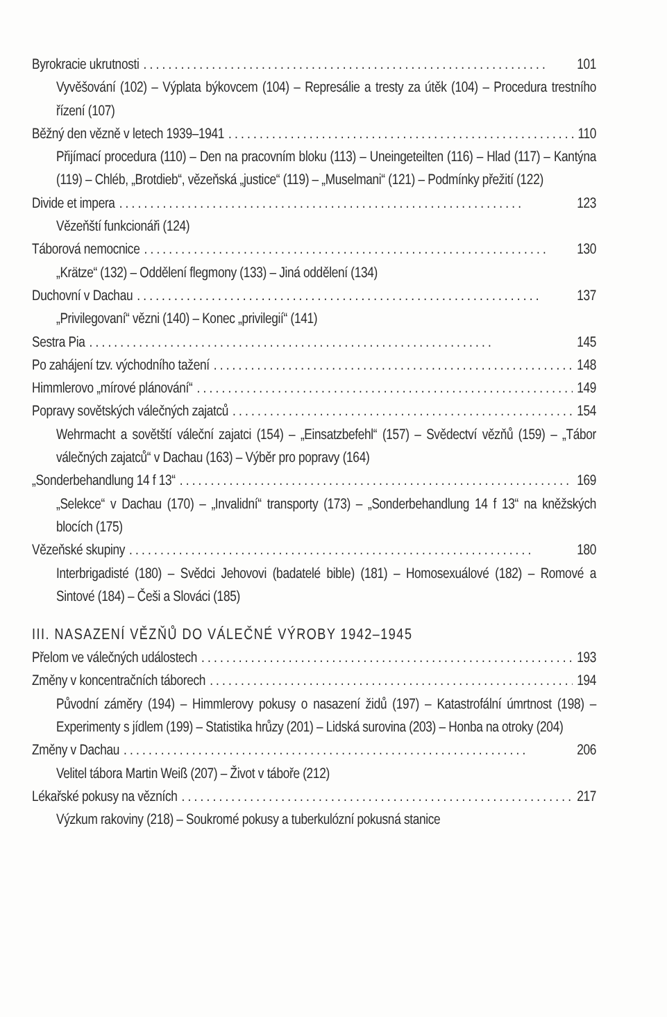Byrokracie ukrutnosti 101
Vyvěšování (102) – Výplata býkovcem (104) – Represálie a tresty za útěk (104) – Procedura trestního řízení (107)
Běžný den vězně v letech 1939–1941 110
Přijímací procedura (110) – Den na pracovním bloku (113) – Uneingeteilten (116) – Hlad (117) – Kantýna (119) – Chléb, „Brotdieb“, vězeňská „justice“ (119) – „Muselmani“ (121) – Podmínky přežití (122)
Divide et impera 123
Vězeňští funkcionáři (124)
Táborová nemocnice 130
„Krätze“ (132) – Oddělení flegmony (133) – Jiná oddělení (134)
Duchovní v Dachau 137
„Privilegovaní“ vězni (140) – Konec „privilegií“ (141)
Sestra Pia 145
Po zahájení tzv. východního tažení 148
Himmlerovo „mírové plánování“ 149
Popravy sovětských válečných zajatců 154
Wehrmacht a sovětští váleční zajatci (154) – „Einsatzbefehl“ (157) – Svědectví vězňů (159) – „Tábor válečných zajatců“ v Dachau (163) – Výběr pro popravy (164)
„Sonderbehandlung 14 f 13“ 169
„Selekce“ v Dachau (170) – „Invalidní“ transporty (173) – „Sonderbehandlung 14 f 13“ na kněžských blocích (175)
Vězeňské skupiny 180
Interbrigadisté (180) – Svědci Jehovovi (badatelé bible) (181) – Homosexuálové (182) – Romové a Sintové (184) – Češi a Slováci (185)
III. NASAZENÍ VĚZŇŮ DO VÁLEČNÉ VÝROBY 1942–1945
Přelom ve válečných událostech 193
Změny v koncentračních táborech 194
Původní záměry (194) – Himmlerovy pokusy o nasazení židů (197) – Katastrofální úmrtnost (198) – Experimenty s jídlem (199) – Statistika hrůzy (201) – Lidská surovina (203) – Honba na otroky (204)
Změny v Dachau 206
Velitel tábora Martin Weiß (207) – Život v táboře (212)
Lékařské pokusy na vězních 217
Výzkum rakoviny (218) – Soukromé pokusy a tuberkulózní pokusná stanice